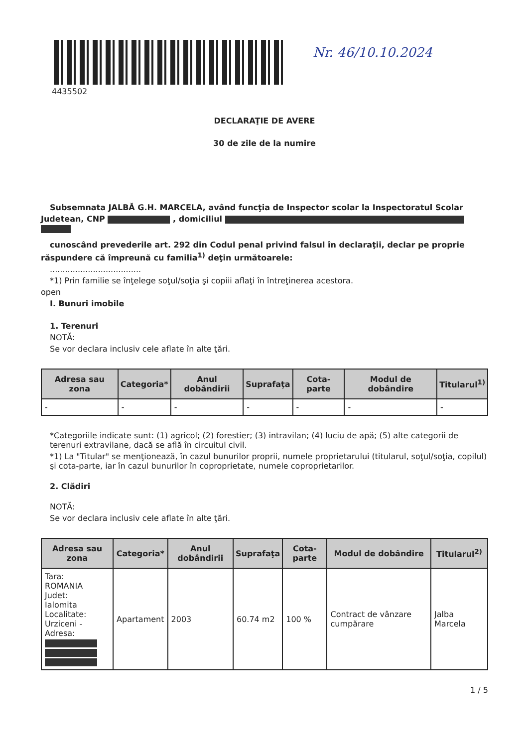4435502
Nr. 46/10.10.2024
DECLARAŢIE DE AVERE
30 de zile de la numire
Subsemnata JALBĂ G.H. MARCELA, având funcţia de Inspector scolar la Inspectoratul Scolar
Judetean, CNP , domiciliul
cunoscând prevederile art. 292 din Codul penal privind falsul în declaraţii, declar pe proprie
răspundere că împreună cu familia<sup>1)</sup> deţin următoarele:
....................................
*1) Prin familie se înţelege soţul/soţia şi copiii aflaţi în întreţinerea acestora.
open
I. Bunuri imobile
1. Terenuri
NOTĂ:
Se vor declara inclusiv cele aflate în alte ţări.
| Adresa sau zona | Categoria* | Anul dobândirii | Suprafaţa | Cota-parte | Modul de dobândire | Titularul<sup>1)</sup> |
| --- | --- | --- | --- | --- | --- | --- |
| - | - | - | - | - | - | - |
*Categoriile indicate sunt: (1) agricol; (2) forestier; (3) intravilan; (4) luciu de apă; (5) alte categorii de terenuri extravilane, dacă se află în circuitul civil.
*1) La "Titular" se menţionează, în cazul bunurilor proprii, numele proprietarului (titularul, soţul/soţia, copilul) şi cota-parte, iar în cazul bunurilor în coproprietate, numele coproprietarilor.
2. Clădiri
NOTĂ:
Se vor declara inclusiv cele aflate în alte ţări.
| Adresa sau zona | Categoria* | Anul dobândirii | Suprafaţa | Cota-parte | Modul de dobândire | Titularul<sup>2)</sup> |
| --- | --- | --- | --- | --- | --- | --- |
| Tara: ROMANIA Judet: Ialomita Localitate: Urziceni - Adresa: | Apartament | 2003 | 60.74 m2 | 100 % | Contract de vânzare cumpărare | Jalba Marcela |
1 / 5